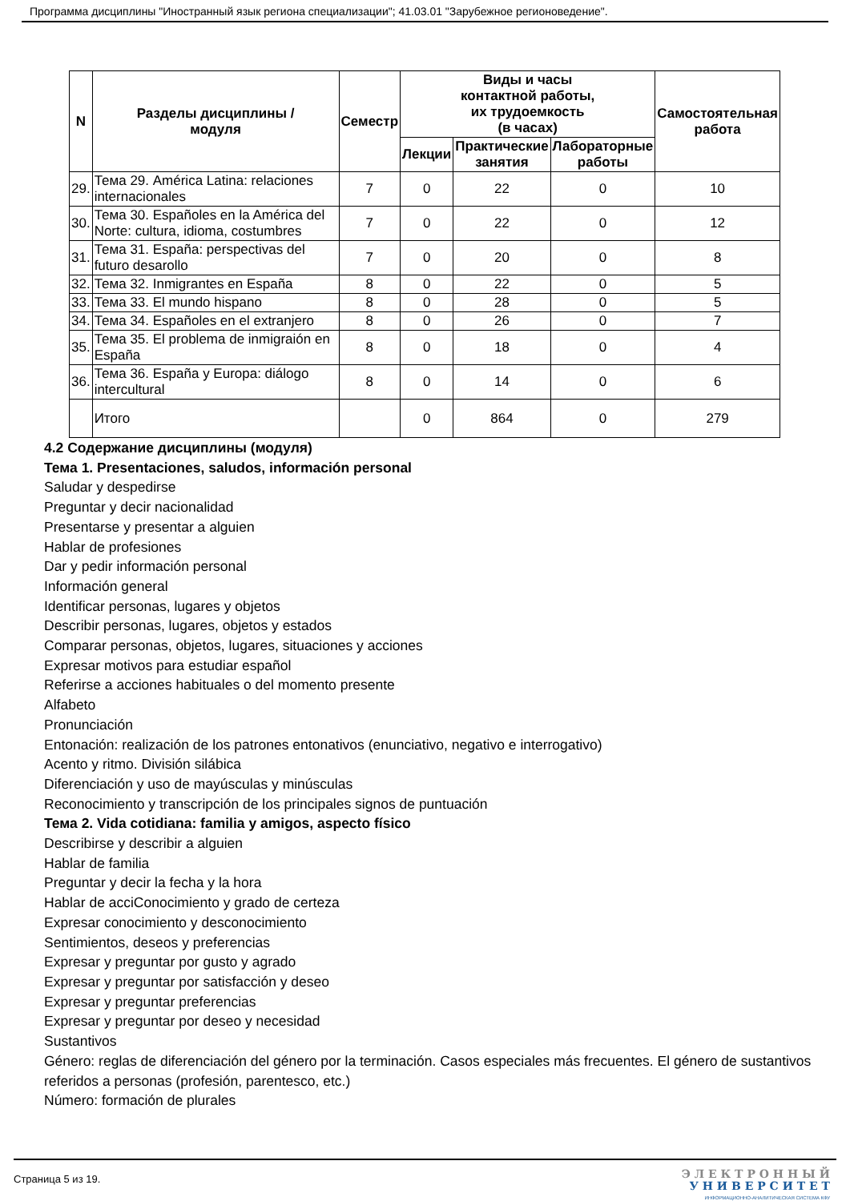Программа дисциплины "Иностранный язык региона специализации"; 41.03.01 "Зарубежное регионоведение".
| N | Разделы дисциплины / модуля | Семестр | Виды и часы контактной работы, их трудоемкость (в часах) | | | Самостоятельная работа |
| --- | --- | --- | --- | --- | --- | --- |
| | | | Лекции | Практические занятия | Лабораторные работы | |
| 29. | Тема 29. América Latina: relaciones internacionales | 7 | 0 | 22 | 0 | 10 |
| 30. | Тема 30. Españoles en la América del Norte: cultura, idioma, costumbres | 7 | 0 | 22 | 0 | 12 |
| 31. | Тема 31. España: perspectivas del futuro desarollo | 7 | 0 | 20 | 0 | 8 |
| 32. | Тема 32. Inmigrantes en España | 8 | 0 | 22 | 0 | 5 |
| 33. | Тема 33. El mundo hispano | 8 | 0 | 28 | 0 | 5 |
| 34. | Тема 34. Españoles en el extranjero | 8 | 0 | 26 | 0 | 7 |
| 35. | Тема 35. El problema de inmigraión en España | 8 | 0 | 18 | 0 | 4 |
| 36. | Тема 36. España y Europa: diálogo intercultural | 8 | 0 | 14 | 0 | 6 |
| | Итого | | 0 | 864 | 0 | 279 |
4.2 Содержание дисциплины (модуля)
Тема 1. Presentaciones, saludos, información personal
Saludar y despedirse
Preguntar y decir nacionalidad
Presentarse y presentar a alguien
Hablar de profesiones
Dar y pedir información personal
Información general
Identificar personas, lugares y objetos
Describir personas, lugares, objetos y estados
Comparar personas, objetos, lugares, situaciones y acciones
Expresar motivos para estudiar español
Referirse a acciones habituales o del momento presente
Alfabeto
Pronunciación
Entonación: realización de los patrones entonativos (enunciativo, negativo e interrogativo)
Acento y ritmo. División silábica
Diferenciación y uso de mayúsculas y minúsculas
Reconocimiento y transcripción de los principales signos de puntuación
Тема 2. Vida cotidiana: familia y amigos, aspecto físico
Describirse y describir a alguien
Hablar de familia
Preguntar y decir la fecha y la hora
Hablar de acciConocimiento y grado de certeza
Expresar conocimiento y desconocimiento
Sentimientos, deseos y preferencias
Expresar y preguntar por gusto y agrado
Expresar y preguntar por satisfacción y deseo
Expresar y preguntar preferencias
Expresar y preguntar por deseo y necesidad
Sustantivos
Género: reglas de diferenciación del género por la terminación. Casos especiales más frecuentes. El género de sustantivos referidos a personas (profesión, parentesco, etc.)
Número: formación de plurales
Страница 5 из 19.
Э Л Е К Т Р О Н Н Ы Й
У Н И В Е Р С И Т Е Т
ИНФОРМАЦИОННО-АНАЛИТИЧЕСКАЯ СИСТЕМА КФУ